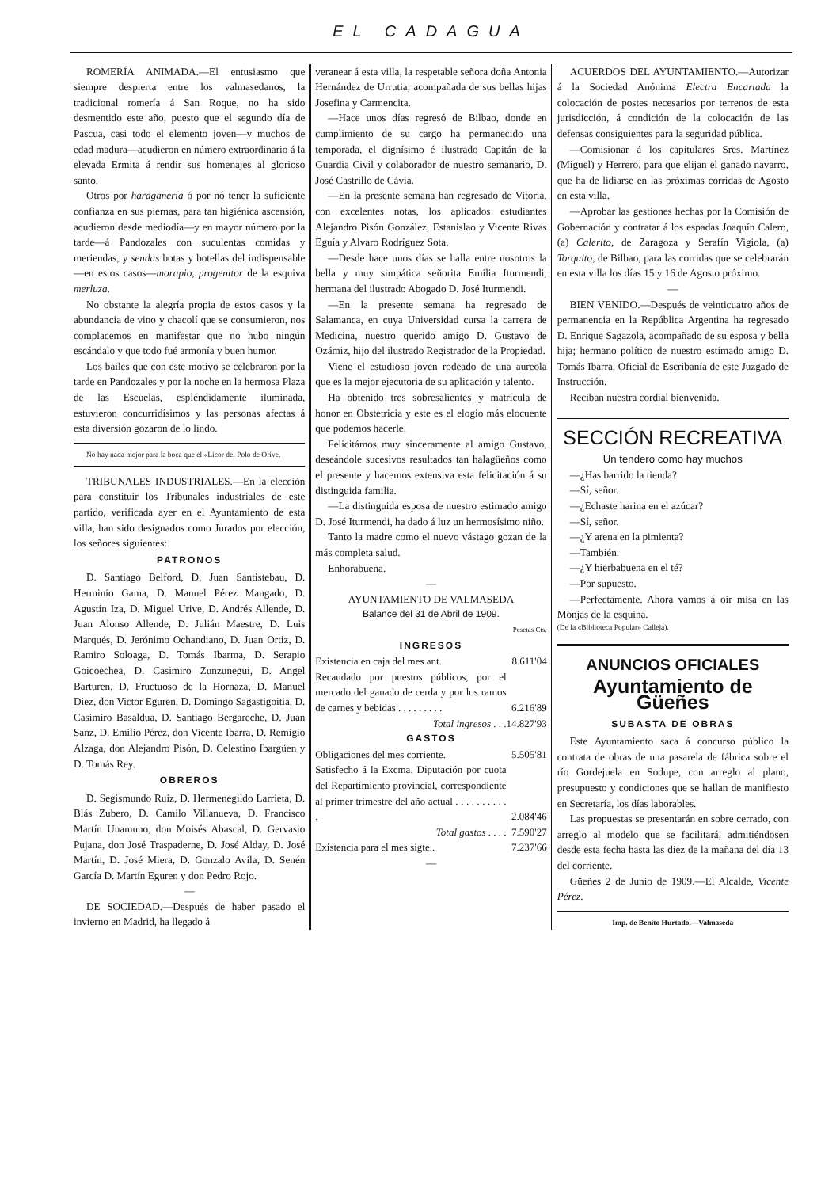EL CADAGUA
ROMERÍA ANIMADA.—El entusiasmo que siempre despierta entre los valmasedanos, la tradicional romería á San Roque, no ha sido desmentido este año, puesto que el segundo día de Pascua, casi todo el elemento joven—y muchos de edad madura—acudieron en número extraordinario á la elevada Ermita á rendir sus homenajes al glorioso santo.
Otros por haraganería ó por nó tener la suficiente confianza en sus piernas, para tan higiénica ascensión, acudieron desde mediodía—y en mayor número por la tarde—á Pandozales con suculentas comidas y meriendas, y sendas botas y botellas del indispensable—en estos casos—morapio, progenitor de la esquiva merluza.
No obstante la alegría propia de estos casos y la abundancia de vino y chacolí que se consumieron, nos complacemos en manifestar que no hubo ningún escándalo y que todo fué armonía y buen humor.
Los bailes que con este motivo se celebraron por la tarde en Pandozales y por la noche en la hermosa Plaza de las Escuelas, espléndidamente iluminada, estuvieron concurridísimos y las personas afectas á esta diversión gozaron de lo lindo.
No hay nada mejor para la boca que el «Licor del Polo de Orive.
TRIBUNALES INDUSTRIALES.—En la elección para constituir los Tribunales industriales de este partido, verificada ayer en el Ayuntamiento de esta villa, han sido designados como Jurados por elección, los señores siguientes:
PATRONOS
D. Santiago Belford, D. Juan Santistebau, D. Herminio Gama, D. Manuel Pérez Mangado, D. Agustín Iza, D. Miguel Urive, D. Andrés Allende, D. Juan Alonso Allende, D. Julián Maestre, D. Luis Marqués, D. Jerónimo Ochandiano, D. Juan Ortiz, D. Ramiro Soloaga, D. Tomás Ibarma, D. Serapio Goicoechea, D. Casimiro Zunzunegui, D. Angel Barturen, D. Fructuoso de la Hornaza, D. Manuel Diez, don Victor Eguren, D. Domingo Sagastigoitia, D. Casimiro Basaldua, D. Santiago Bergareche, D. Juan Sanz, D. Emilio Pérez, don Vicente Ibarra, D. Remigio Alzaga, don Alejandro Pisón, D. Celestino Ibargüen y D. Tomás Rey.
OBREROS
D. Segismundo Ruiz, D. Hermenegildo Larrieta, D. Blás Zubero, D. Camilo Villanueva, D. Francisco Martín Unamuno, don Moisés Abascal, D. Gervasio Pujana, don José Traspaderne, D. José Alday, D. José Martín, D. José Miera, D. Gonzalo Avila, D. Senén García D. Martín Eguren y don Pedro Rojo.
—
DE SOCIEDAD.—Después de haber pasado el invierno en Madrid, ha llegado á
veranear á esta villa, la respetable señora doña Antonia Hernández de Urrutia, acompañada de sus bellas hijas Josefina y Carmencita.
—Hace unos días regresó de Bilbao, donde en cumplimiento de su cargo ha permanecido una temporada, el dignísimo é ilustrado Capitán de la Guardia Civil y colaborador de nuestro semanario, D. José Castrillo de Cávia.
—En la presente semana han regresado de Vitoria, con excelentes notas, los aplicados estudiantes Alejandro Pisón González, Estanislao y Vicente Rivas Eguía y Alvaro Rodríguez Sota.
—Desde hace unos días se halla entre nosotros la bella y muy simpática señorita Emilia Iturmendi, hermana del ilustrado Abogado D. José Iturmendi.
—En la presente semana ha regresado de Salamanca, en cuya Universidad cursa la carrera de Medicina, nuestro querido amigo D. Gustavo de Ozámiz, hijo del ilustrado Registrador de la Propiedad.
Viene el estudioso joven rodeado de una aureola que es la mejor ejecutoria de su aplicación y talento.
Ha obtenido tres sobresalientes y matrícula de honor en Obstetricia y este es el elogio más elocuente que podemos hacerle.
Felicitámos muy sinceramente al amigo Gustavo, deseándole sucesivos resultados tan halagüeños como el presente y hacemos extensiva esta felicitación á su distinguida familia.
—La distinguida esposa de nuestro estimado amigo D. José Iturmendi, ha dado á luz un hermosísimo niño.
Tanto la madre como el nuevo vástago gozan de la más completa salud.
Enhorabuena.
—
AYUNTAMIENTO DE VALMASEDA
Balance del 31 de Abril de 1909.
| | Pesetas Cts. |
| INGRESOS | |
| Existencia en caja del mes ant.. | 8.611'04 |
| Recaudado por puestos públicos, por el mercado del ganado de cerda y por los ramos de carnes y bebidas . . . . . . . . . | 6.216'89 |
| Total ingresos . . . | 14.827'93 |
| GASTOS | |
| Obligaciones del mes corriente. | 5.505'81 |
| Satisfecho á la Excma. Diputación por cuota del Repartimiento provincial, correspondiente al primer trimestre del año actual . . . . . . . . . . . | 2.084'46 |
| Total gastos . . . . | 7.590'27 |
| Existencia para el mes sigte.. | 7.237'66 |
—
ACUERDOS DEL AYUNTAMIENTO.—Autorizar á la Sociedad Anónima Electra Encartada la colocación de postes necesarios por terrenos de esta jurisdicción, á condición de la colocación de las defensas consiguientes para la seguridad pública.
—Comisionar á los capitulares Sres. Martínez (Miguel) y Herrero, para que elijan el ganado navarro, que ha de lidiarse en las próximas corridas de Agosto en esta villa.
—Aprobar las gestiones hechas por la Comisión de Gobernación y contratar á los espadas Joaquín Calero, (a) Calerito, de Zaragoza y Serafín Vigiola, (a) Torquito, de Bilbao, para las corridas que se celebrarán en esta villa los días 15 y 16 de Agosto próximo.
—
BIEN VENIDO.—Después de veinticuatro años de permanencia en la República Argentina ha regresado D. Enrique Sagazola, acompañado de su esposa y bella hija; hermano político de nuestro estimado amigo D. Tomás Ibarra, Oficial de Escribanía de este Juzgado de Instrucción.
Reciban nuestra cordial bienvenida.
SECCIÓN RECREATIVA
Un tendero como hay muchos
—¿Has barrido la tienda?
—Sí, señor.
—¿Echaste harina en el azúcar?
—Sí, señor.
—¿Y arena en la pimienta?
—También.
—¿Y hierbabuena en el té?
—Por supuesto.
—Perfectamente. Ahora vamos á oir misa en las Monjas de la esquina.
(De la «Biblioteca Popular» Calleja).
ANUNCIOS OFICIALES
Ayuntamiento de Güeñes
SUBASTA DE OBRAS
Este Ayuntamiento saca á concurso público la contrata de obras de una pasarela de fábrica sobre el río Gordejuela en Sodupe, con arreglo al plano, presupuesto y condiciones que se hallan de manifiesto en Secretaría, los días laborables.
Las propuestas se presentarán en sobre cerrado, con arreglo al modelo que se facilitará, admitiéndosen desde esta fecha hasta las diez de la mañana del día 13 del corriente.
Güeñes 2 de Junio de 1909.—El Alcalde, Vicente Pérez.
Imp. de Benito Hurtado.—Valmaseda